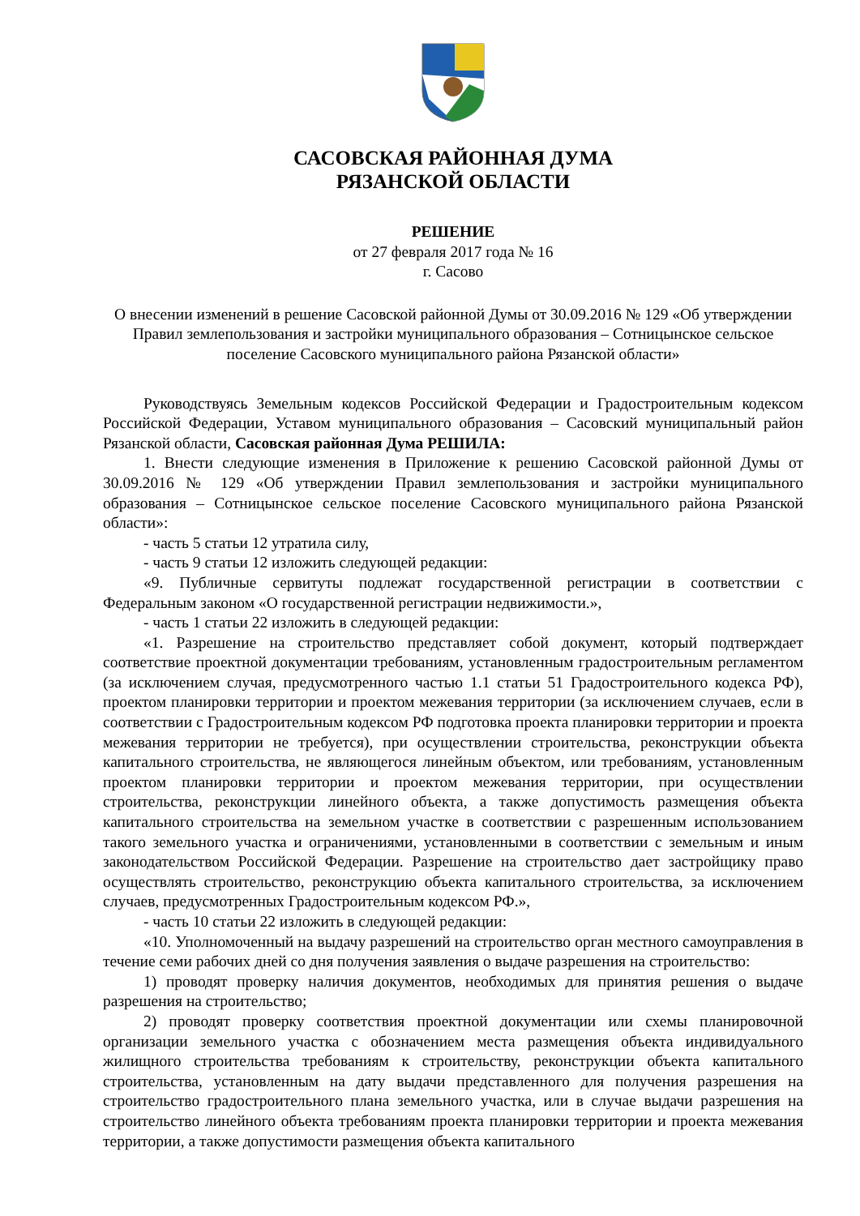САСОВСКАЯ РАЙОННАЯ ДУМА
РЯЗАНСКОЙ ОБЛАСТИ
РЕШЕНИЕ
от 27 февраля 2017 года № 16
г. Сасово
О внесении изменений в решение Сасовской районной Думы от 30.09.2016 № 129 «Об утверждении Правил землепользования и застройки муниципального образования – Сотницынское сельское поселение Сасовского муниципального района Рязанской области»
Руководствуясь Земельным кодексов Российской Федерации и Градостроительным кодексом Российской Федерации, Уставом муниципального образования – Сасовский муниципальный район Рязанской области, Сасовская районная Дума РЕШИЛА:
1. Внести следующие изменения в Приложение к решению Сасовской районной Думы от 30.09.2016 № 129 «Об утверждении Правил землепользования и застройки муниципального образования – Сотницынское сельское поселение Сасовского муниципального района Рязанской области»:
- часть 5 статьи 12 утратила силу,
- часть 9 статьи 12 изложить следующей редакции:
«9. Публичные сервитуты подлежат государственной регистрации в соответствии с Федеральным законом «О государственной регистрации недвижимости.»,
- часть 1 статьи 22 изложить в следующей редакции:
«1. Разрешение на строительство представляет собой документ, который подтверждает соответствие проектной документации требованиям, установленным градостроительным регламентом (за исключением случая, предусмотренного частью 1.1 статьи 51 Градостроительного кодекса РФ), проектом планировки территории и проектом межевания территории (за исключением случаев, если в соответствии с Градостроительным кодексом РФ подготовка проекта планировки территории и проекта межевания территории не требуется), при осуществлении строительства, реконструкции объекта капитального строительства, не являющегося линейным объектом, или требованиям, установленным проектом планировки территории и проектом межевания территории, при осуществлении строительства, реконструкции линейного объекта, а также допустимость размещения объекта капитального строительства на земельном участке в соответствии с разрешенным использованием такого земельного участка и ограничениями, установленными в соответствии с земельным и иным законодательством Российской Федерации. Разрешение на строительство дает застройщику право осуществлять строительство, реконструкцию объекта капитального строительства, за исключением случаев, предусмотренных Градостроительным кодексом РФ.»,
- часть 10 статьи 22 изложить в следующей редакции:
«10. Уполномоченный на выдачу разрешений на строительство орган местного самоуправления в течение семи рабочих дней со дня получения заявления о выдаче разрешения на строительство:
1) проводят проверку наличия документов, необходимых для принятия решения о выдаче разрешения на строительство;
2) проводят проверку соответствия проектной документации или схемы планировочной организации земельного участка с обозначением места размещения объекта индивидуального жилищного строительства требованиям к строительству, реконструкции объекта капитального строительства, установленным на дату выдачи представленного для получения разрешения на строительство градостроительного плана земельного участка, или в случае выдачи разрешения на строительство линейного объекта требованиям проекта планировки территории и проекта межевания территории, а также допустимости размещения объекта капитального